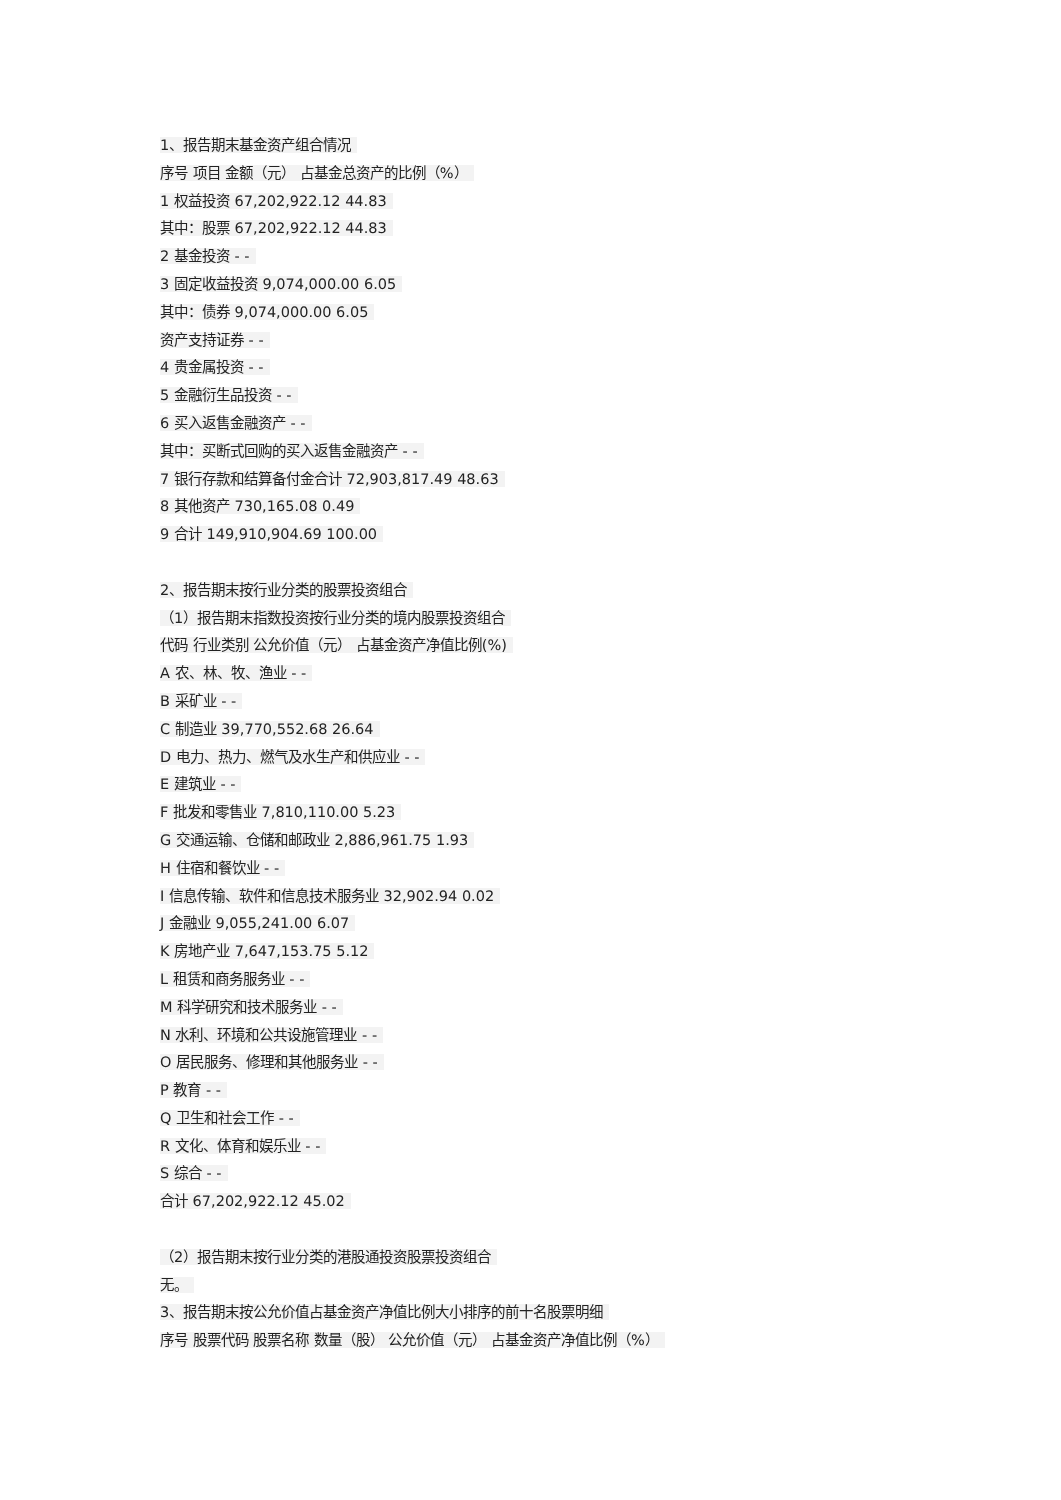1、报告期末基金资产组合情况
序号 项目 金额（元） 占基金总资产的比例（%）
1 权益投资 67,202,922.12 44.83
其中：股票 67,202,922.12 44.83
2 基金投资 - -
3 固定收益投资 9,074,000.00 6.05
其中：债券 9,074,000.00 6.05
资产支持证券 - -
4 贵金属投资 - -
5 金融衍生品投资 - -
6 买入返售金融资产 - -
其中：买断式回购的买入返售金融资产 - -
7 银行存款和结算备付金合计 72,903,817.49 48.63
8 其他资产 730,165.08 0.49
9 合计 149,910,904.69 100.00
2、报告期末按行业分类的股票投资组合
（1）报告期末指数投资按行业分类的境内股票投资组合
代码 行业类别 公允价值（元） 占基金资产净值比例(%)
A 农、林、牧、渔业 - -
B 采矿业 - -
C 制造业 39,770,552.68 26.64
D 电力、热力、燃气及水生产和供应业 - -
E 建筑业 - -
F 批发和零售业 7,810,110.00 5.23
G 交通运输、仓储和邮政业 2,886,961.75 1.93
H 住宿和餐饮业 - -
I 信息传输、软件和信息技术服务业 32,902.94 0.02
J 金融业 9,055,241.00 6.07
K 房地产业 7,647,153.75 5.12
L 租赁和商务服务业 - -
M 科学研究和技术服务业 - -
N 水利、环境和公共设施管理业 - -
O 居民服务、修理和其他服务业 - -
P 教育 - -
Q 卫生和社会工作 - -
R 文化、体育和娱乐业 - -
S 综合 - -
合计 67,202,922.12 45.02
（2）报告期末按行业分类的港股通投资股票投资组合
无。
3、报告期末按公允价值占基金资产净值比例大小排序的前十名股票明细
序号 股票代码 股票名称 数量（股） 公允价值（元） 占基金资产净值比例（%）